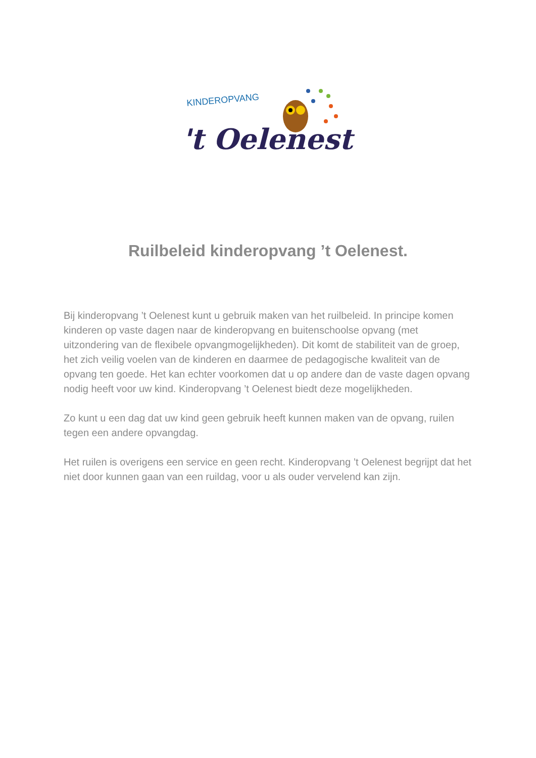KINDEROPVANG
't Oelenest
Ruilbeleid kinderopvang ’t Oelenest.
Bij kinderopvang ’t Oelenest kunt u gebruik maken van het ruilbeleid. In principe komen kinderen op vaste dagen naar de kinderopvang en buitenschoolse opvang (met uitzondering van de flexibele opvangmogelijkheden). Dit komt de stabiliteit van de groep, het zich veilig voelen van de kinderen en daarmee de pedagogische kwaliteit van de opvang ten goede. Het kan echter voorkomen dat u op andere dan de vaste dagen opvang nodig heeft voor uw kind. Kinderopvang ’t Oelenest biedt deze mogelijkheden.
Zo kunt u een dag dat uw kind geen gebruik heeft kunnen maken van de opvang, ruilen tegen een andere opvangdag.
Het ruilen is overigens een service en geen recht. Kinderopvang ’t Oelenest begrijpt dat het niet door kunnen gaan van een ruildag, voor u als ouder vervelend kan zijn.